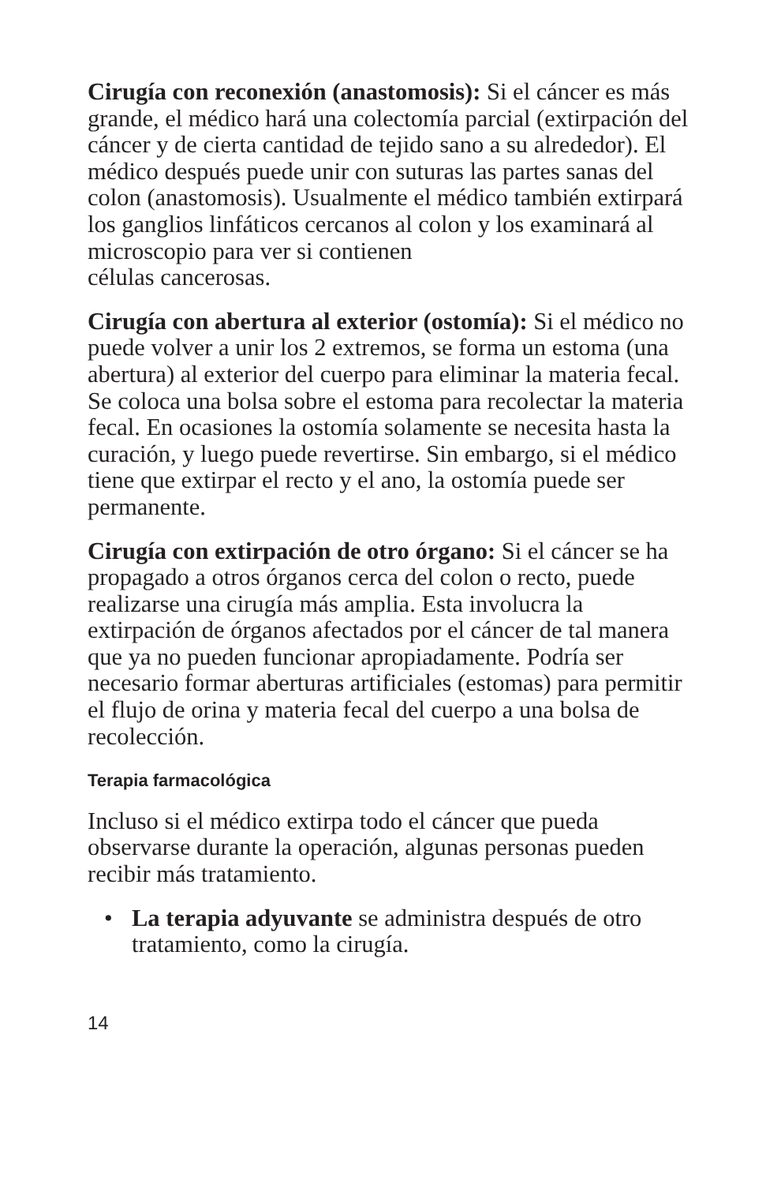Cirugía con reconexión (anastomosis): Si el cáncer es más grande, el médico hará una colectomía parcial (extirpación del cáncer y de cierta cantidad de tejido sano a su alrededor). El médico después puede unir con suturas las partes sanas del colon (anastomosis). Usualmente el médico también extirpará los ganglios linfáticos cercanos al colon y los examinará al microscopio para ver si contienen
células cancerosas.
Cirugía con abertura al exterior (ostomía): Si el médico no puede volver a unir los 2 extremos, se forma un estoma (una abertura) al exterior del cuerpo para eliminar la materia fecal. Se coloca una bolsa sobre el estoma para recolectar la materia fecal. En ocasiones la ostomía solamente se necesita hasta la curación, y luego puede revertirse. Sin embargo, si el médico tiene que extirpar el recto y el ano, la ostomía puede ser permanente.
Cirugía con extirpación de otro órgano: Si el cáncer se ha propagado a otros órganos cerca del colon o recto, puede realizarse una cirugía más amplia. Esta involucra la extirpación de órganos afectados por el cáncer de tal manera que ya no pueden funcionar apropiadamente. Podría ser necesario formar aberturas artificiales (estomas) para permitir el flujo de orina y materia fecal del cuerpo a una bolsa de recolección.
Terapia farmacológica
Incluso si el médico extirpa todo el cáncer que pueda observarse durante la operación, algunas personas pueden recibir más tratamiento.
• La terapia adyuvante se administra después de otro tratamiento, como la cirugía.
14